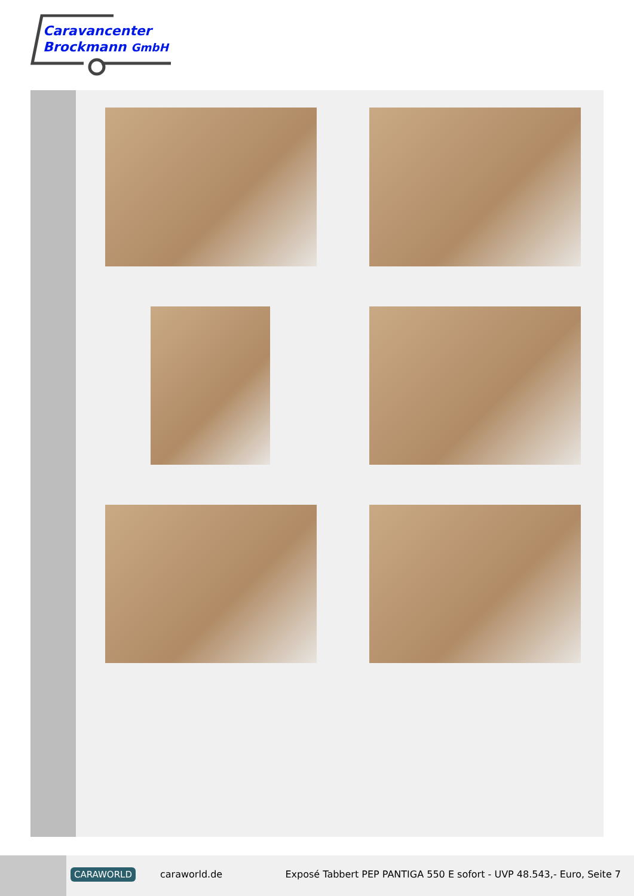Caravancenter
Brockmann GmbH
CARAWORLD caraworld.de
Exposé Tabbert PEP PANTIGA 550 E sofort - UVP 48.543,- Euro, Seite 7